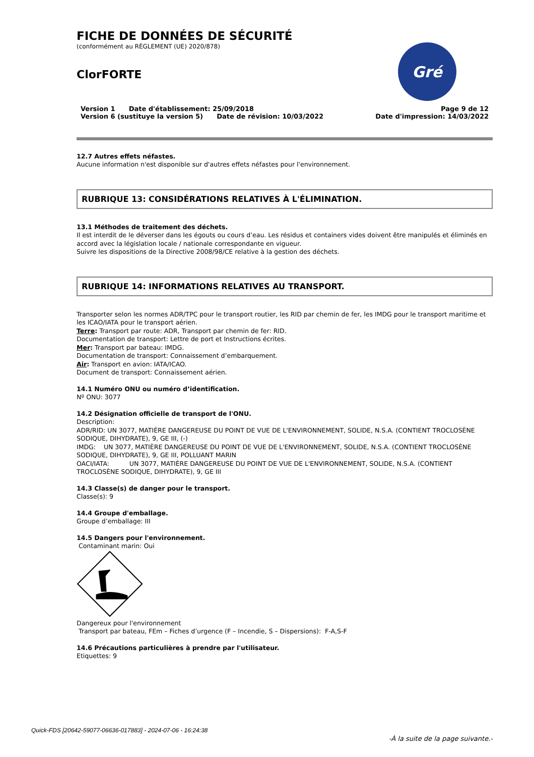Gré
FICHE DE DONNÉES DE SÉCURITÉ
(conformément au RÈGLEMENT (UE) 2020/878)
ClorFORTE
Version 1 Date d'établissement: 25/09/2018
Version 6 (sustituye la version 5) Date de révision: 10/03/2022
Page 9 de 12
Date d'impression: 14/03/2022
12.7 Autres effets néfastes.
Aucune information n'est disponible sur d'autres effets néfastes pour l'environnement.
RUBRIQUE 13: CONSIDÉRATIONS RELATIVES À L'ÉLIMINATION.
13.1 Méthodes de traitement des déchets.
Il est interdit de le déverser dans les égouts ou cours d’eau. Les résidus et containers vides doivent être manipulés et éliminés en accord avec la législation locale / nationale correspondante en vigueur.
Suivre les dispositions de la Directive 2008/98/CE relative à la gestion des déchets.
RUBRIQUE 14: INFORMATIONS RELATIVES AU TRANSPORT.
Transporter selon les normes ADR/TPC pour le transport routier, les RID par chemin de fer, les IMDG pour le transport maritime et les ICAO/IATA pour le transport aérien.
Terre: Transport par route: ADR, Transport par chemin de fer: RID.
Documentation de transport: Lettre de port et Instructions écrites.
Mer: Transport par bateau: IMDG.
Documentation de transport: Connaissement d’embarquement.
Air: Transport en avion: IATA/ICAO.
Document de transport: Connaissement aérien.
14.1 Numéro ONU ou numéro d’identification.
Nº ONU: 3077
14.2 Désignation officielle de transport de l'ONU.
Description:
ADR/RID: UN 3077, MATIÈRE DANGEREUSE DU POINT DE VUE DE L'ENVIRONNEMENT, SOLIDE, N.S.A. (CONTIENT TROCLOSÈNE SODIQUE, DIHYDRATE), 9, GE III, (-)
IMDG: UN 3077, MATIÈRE DANGEREUSE DU POINT DE VUE DE L'ENVIRONNEMENT, SOLIDE, N.S.A. (CONTIENT TROCLOSÈNE SODIQUE, DIHYDRATE), 9, GE III, POLLUANT MARIN
OACI/IATA: UN 3077, MATIÈRE DANGEREUSE DU POINT DE VUE DE L'ENVIRONNEMENT, SOLIDE, N.S.A. (CONTIENT TROCLOSÈNE SODIQUE, DIHYDRATE), 9, GE III
14.3 Classe(s) de danger pour le transport.
Classe(s): 9
14.4 Groupe d'emballage.
Groupe d’emballage: III
14.5 Dangers pour l'environnement.
Contaminant marin: Oui
Dangereux pour l'environnement
Transport par bateau, FEm – Fiches d’urgence (F – Incendie, S – Dispersions): F-A,S-F
14.6 Précautions particulières à prendre par l'utilisateur.
Etiquettes: 9
-À la suite de la page suivante.-
Quick-FDS [20642-59077-06636-017883] - 2024-07-06 - 16:24:38